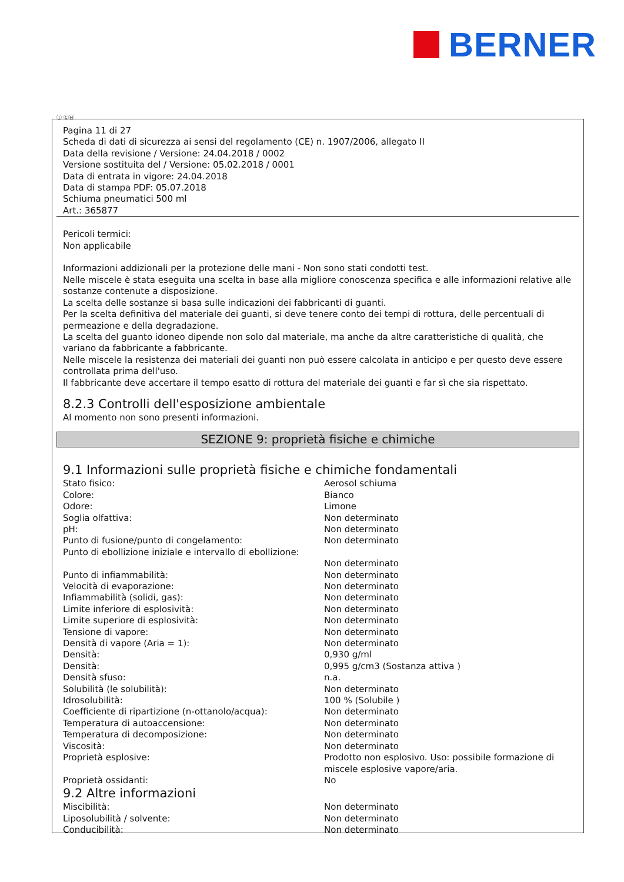BERNER
Ⓘ ⒸⒽ
Pagina 11 di 27
Scheda di dati di sicurezza ai sensi del regolamento (CE) n. 1907/2006, allegato II
Data della revisione / Versione: 24.04.2018 / 0002
Versione sostituita del / Versione: 05.02.2018 / 0001
Data di entrata in vigore: 24.04.2018
Data di stampa PDF: 05.07.2018
Schiuma pneumatici 500 ml
Art.: 365877
Pericoli termici:
Non applicabile
Informazioni addizionali per la protezione delle mani - Non sono stati condotti test.
Nelle miscele è stata eseguita una scelta in base alla migliore conoscenza specifica e alle informazioni relative alle sostanze contenute a disposizione.
La scelta delle sostanze si basa sulle indicazioni dei fabbricanti di guanti.
Per la scelta definitiva del materiale dei guanti, si deve tenere conto dei tempi di rottura, delle percentuali di permeazione e della degradazione.
La scelta del guanto idoneo dipende non solo dal materiale, ma anche da altre caratteristiche di qualità, che variano da fabbricante a fabbricante.
Nelle miscele la resistenza dei materiali dei guanti non può essere calcolata in anticipo e per questo deve essere controllata prima dell'uso.
Il fabbricante deve accertare il tempo esatto di rottura del materiale dei guanti e far sì che sia rispettato.
8.2.3 Controlli dell'esposizione ambientale
Al momento non sono presenti informazioni.
SEZIONE 9: proprietà fisiche e chimiche
9.1 Informazioni sulle proprietà fisiche e chimiche fondamentali
| Stato fisico: | Aerosol schiuma |
| Colore: | Bianco |
| Odore: | Limone |
| Soglia olfattiva: | Non determinato |
| pH: | Non determinato |
| Punto di fusione/punto di congelamento: | Non determinato |
| Punto di ebollizione iniziale e intervallo di ebollizione: | Non determinato |
| Punto di infiammabilità: | Non determinato |
| Velocità di evaporazione: | Non determinato |
| Infiammabilità (solidi, gas): | Non determinato |
| Limite inferiore di esplosività: | Non determinato |
| Limite superiore di esplosività: | Non determinato |
| Tensione di vapore: | Non determinato |
| Densità di vapore (Aria = 1): | Non determinato |
| Densità: | 0,930 g/ml |
| Densità: | 0,995 g/cm3 (Sostanza attiva ) |
| Densità sfuso: | n.a. |
| Solubilità (le solubilità): | Non determinato |
| Idrosolubilità: | 100 % (Solubile ) |
| Coefficiente di ripartizione (n-ottanolo/acqua): | Non determinato |
| Temperatura di autoaccensione: | Non determinato |
| Temperatura di decomposizione: | Non determinato |
| Viscosità: | Non determinato |
| Proprietà esplosive: | Prodotto non esplosivo. Uso: possibile formazione di miscele esplosive vapore/aria. |
| Proprietà ossidanti: | No |
9.2 Altre informazioni
| Miscibilità: | Non determinato |
| Liposolubilità / solvente: | Non determinato |
| Conducibilità: | Non determinato |